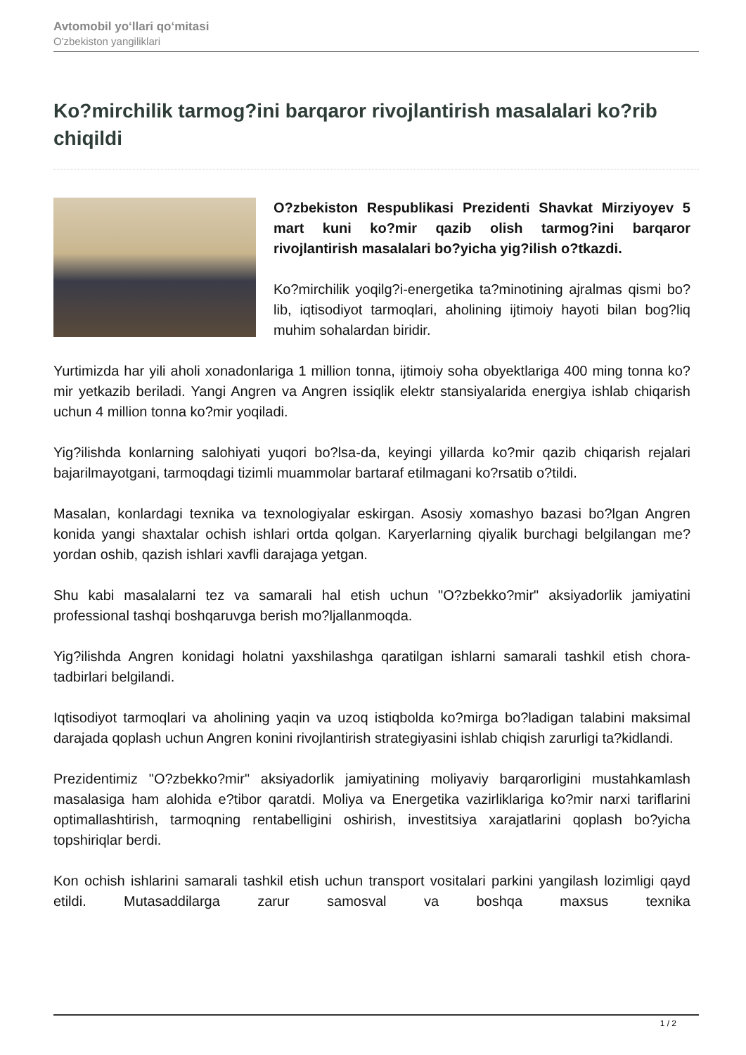Avtomobil yo‘llari qo‘mitasi
O'zbekiston yangiliklari
Ko?mirchilik tarmog?ini barqaror rivojlantirish masalalari ko?rib chiqildi
O?zbekiston Respublikasi Prezidenti Shavkat Mirziyoyev 5 mart kuni ko?mir qazib olish tarmog?ini barqaror rivojlantirish masalalari bo?yicha yig?ilish o?tkazdi.
Ko?mirchilik yoqilg?i-energetika ta?minotining ajralmas qismi bo?lib, iqtisodiyot tarmoqlari, aholining ijtimoiy hayoti bilan bog?liq muhim sohalardan biridir.
Yurtimizda har yili aholi xonadonlariga 1 million tonna, ijtimoiy soha obyektlariga 400 ming tonna ko?mir yetkazib beriladi. Yangi Angren va Angren issiqlik elektr stansiyalarida energiya ishlab chiqarish uchun 4 million tonna ko?mir yoqiladi.
Yig?ilishda konlarning salohiyati yuqori bo?lsa-da, keyingi yillarda ko?mir qazib chiqarish rejalari bajarilmayotgani, tarmoqdagi tizimli muammolar bartaraf etilmagani ko?rsatib o?tildi.
Masalan, konlardagi texnika va texnologiyalar eskirgan. Asosiy xomashyo bazasi bo?lgan Angren konida yangi shaxtalar ochish ishlari ortda qolgan. Karyerlarning qiyalik burchagi belgilangan me?yordan oshib, qazish ishlari xavfli darajaga yetgan.
Shu kabi masalalarni tez va samarali hal etish uchun "O?zbekko?mir" aksiyadorlik jamiyatini professional tashqi boshqaruvga berish mo?ljallanmoqda.
Yig?ilishda Angren konidagi holatni yaxshilashga qaratilgan ishlarni samarali tashkil etish chora-tadbirlari belgilandi.
Iqtisodiyot tarmoqlari va aholining yaqin va uzoq istiqbolda ko?mirga bo?ladigan talabini maksimal darajada qoplash uchun Angren konini rivojlantirish strategiyasini ishlab chiqish zarurligi ta?kidlandi.
Prezidentimiz "O?zbekko?mir" aksiyadorlik jamiyatining moliyaviy barqarorligini mustahkamlash masalasiga ham alohida e?tibor qaratdi. Moliya va Energetika vazirliklariga ko?mir narxi tariflarini optimallashtirish, tarmoqning rentabelligini oshirish, investitsiya xarajatlarini qoplash bo?yicha topshiriqlar berdi.
Kon ochish ishlarini samarali tashkil etish uchun transport vositalari parkini yangilash lozimligi qayd etildi. Mutasaddilarga zarur samosval va boshqa maxsus texnika
1 / 2